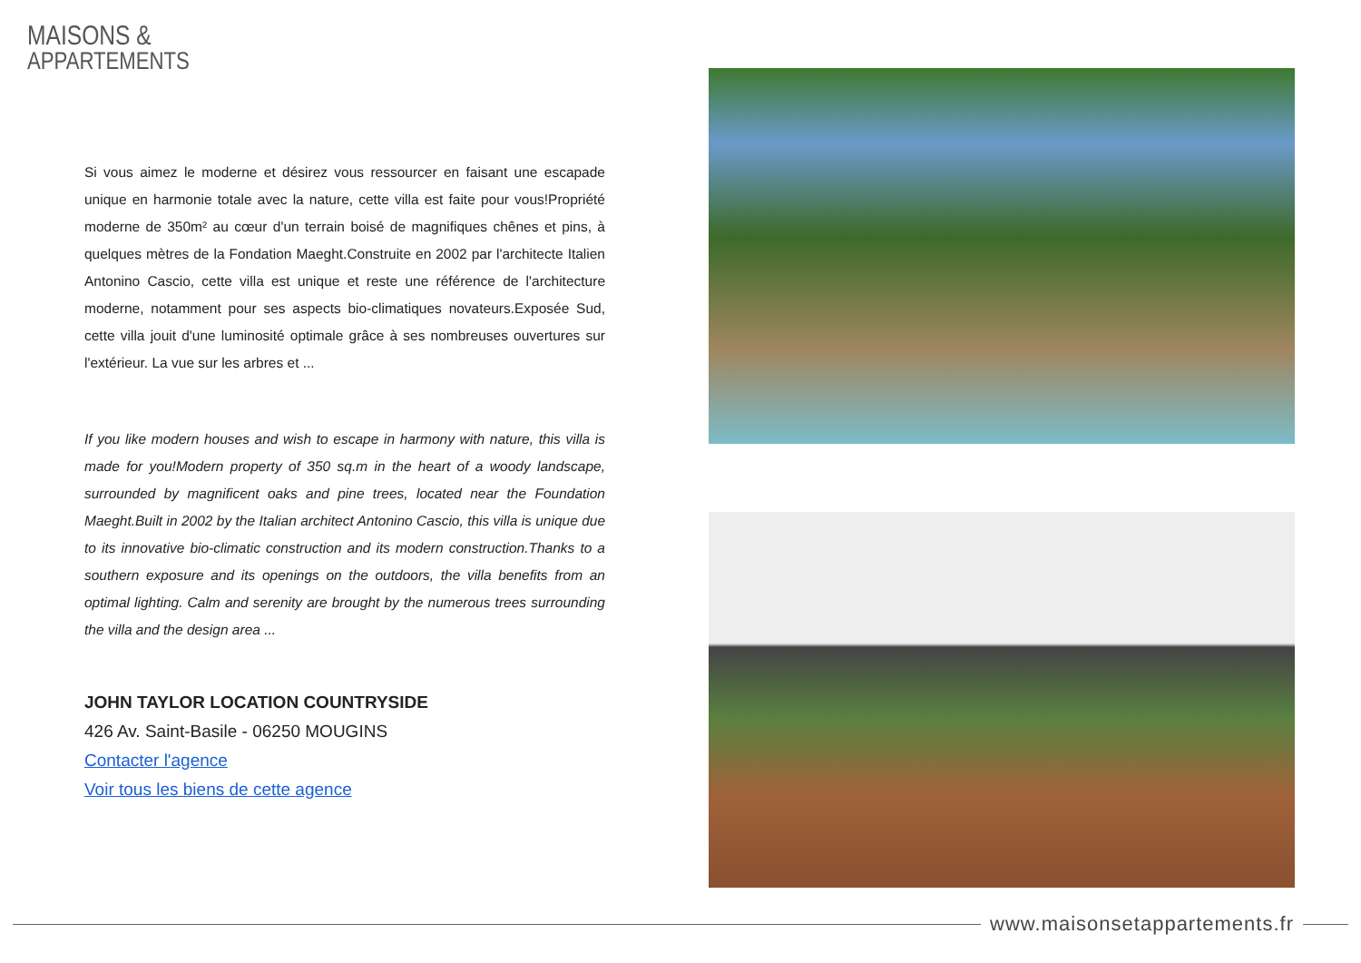MAISONS &
APPARTEMENTS
Si vous aimez le moderne et désirez vous ressourcer en faisant une escapade unique en harmonie totale avec la nature, cette villa est faite pour vous!Propriété moderne de 350m² au cœur d'un terrain boisé de magnifiques chênes et pins, à quelques mètres de la Fondation Maeght.Construite en 2002 par l'architecte Italien Antonino Cascio, cette villa est unique et reste une référence de l'architecture moderne, notamment pour ses aspects bio-climatiques novateurs.Exposée Sud, cette villa jouit d'une luminosité optimale grâce à ses nombreuses ouvertures sur l'extérieur. La vue sur les arbres et ...
If you like modern houses and wish to escape in harmony with nature, this villa is made for you!Modern property of 350 sq.m in the heart of a woody landscape, surrounded by magnificent oaks and pine trees, located near the Foundation Maeght.Built in 2002 by the Italian architect Antonino Cascio, this villa is unique due to its innovative bio-climatic construction and its modern construction.Thanks to a southern exposure and its openings on the outdoors, the villa benefits from an optimal lighting. Calm and serenity are brought by the numerous trees surrounding the villa and the design area ...
JOHN TAYLOR LOCATION COUNTRYSIDE
426 Av. Saint-Basile - 06250 MOUGINS
Contacter l'agence
Voir tous les biens de cette agence
www.maisonsetappartements.fr